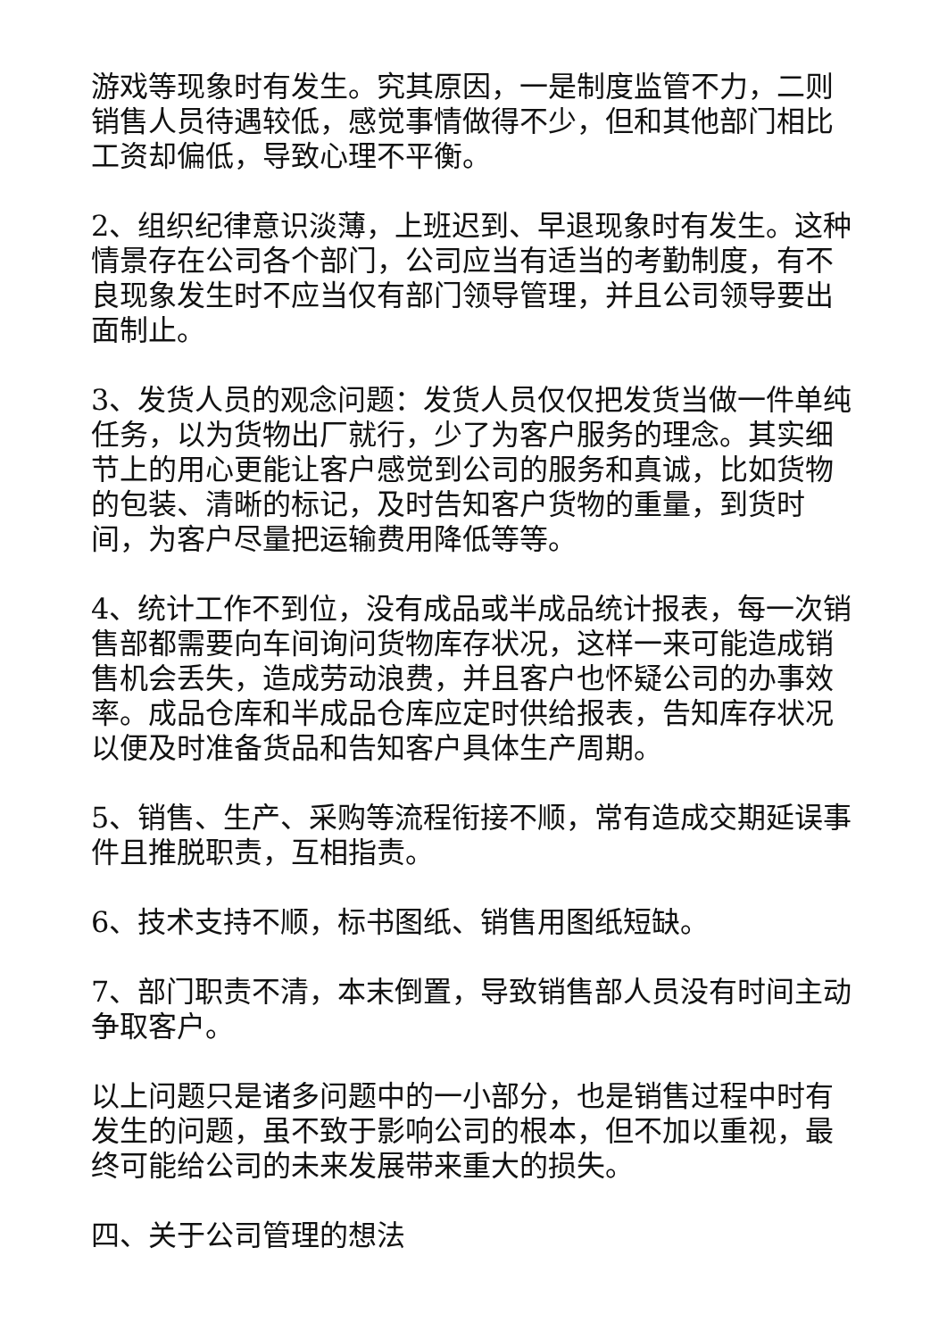游戏等现象时有发生。究其原因，一是制度监管不力，二则销售人员待遇较低，感觉事情做得不少，但和其他部门相比工资却偏低，导致心理不平衡。
2、组织纪律意识淡薄，上班迟到、早退现象时有发生。这种情景存在公司各个部门，公司应当有适当的考勤制度，有不良现象发生时不应当仅有部门领导管理，并且公司领导要出面制止。
3、发货人员的观念问题：发货人员仅仅把发货当做一件单纯任务，以为货物出厂就行，少了为客户服务的理念。其实细节上的用心更能让客户感觉到公司的服务和真诚，比如货物的包装、清晰的标记，及时告知客户货物的重量，到货时间，为客户尽量把运输费用降低等等。
4、统计工作不到位，没有成品或半成品统计报表，每一次销售部都需要向车间询问货物库存状况，这样一来可能造成销售机会丢失，造成劳动浪费，并且客户也怀疑公司的办事效率。成品仓库和半成品仓库应定时供给报表，告知库存状况以便及时准备货品和告知客户具体生产周期。
5、销售、生产、采购等流程衔接不顺，常有造成交期延误事件且推脱职责，互相指责。
6、技术支持不顺，标书图纸、销售用图纸短缺。
7、部门职责不清，本末倒置，导致销售部人员没有时间主动争取客户。
以上问题只是诸多问题中的一小部分，也是销售过程中时有发生的问题，虽不致于影响公司的根本，但不加以重视，最终可能给公司的未来发展带来重大的损失。
四、关于公司管理的想法